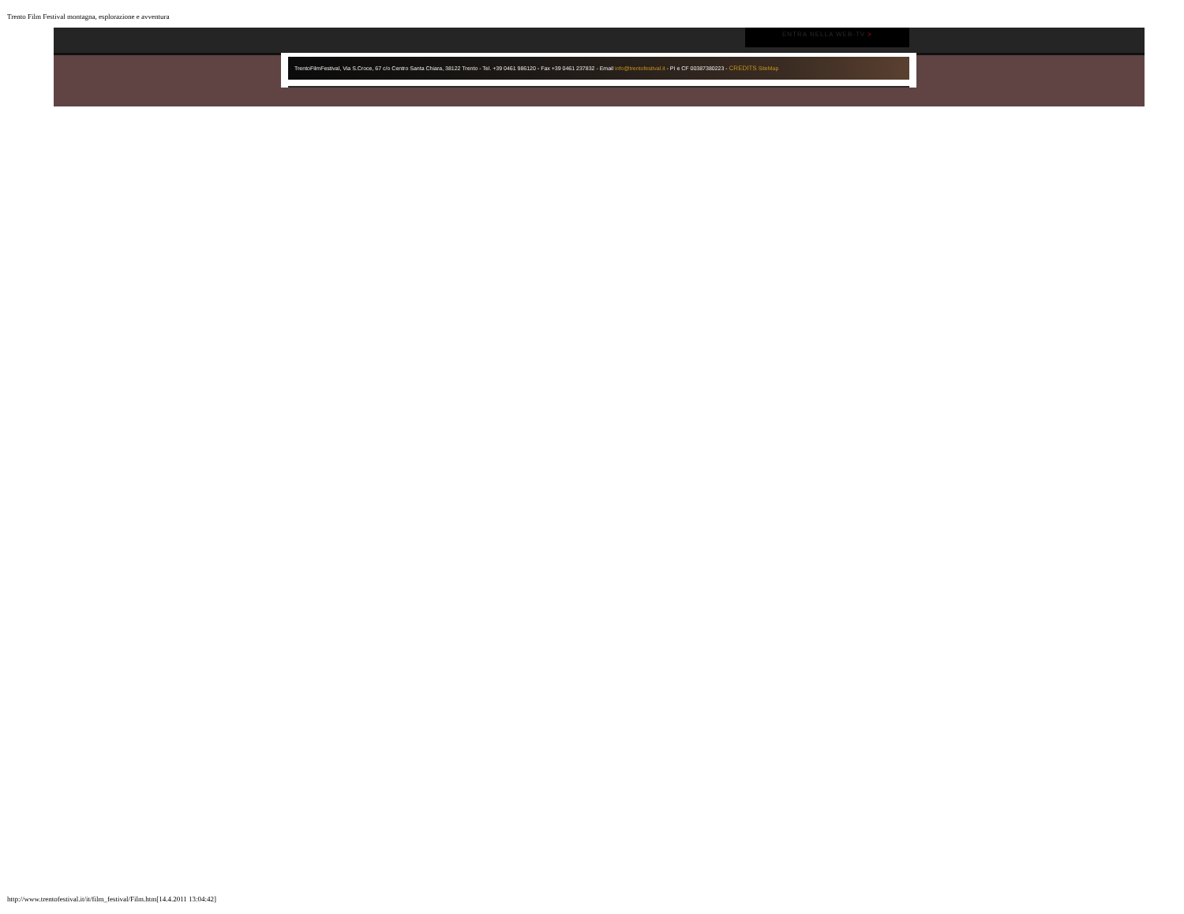Trento Film Festival montagna, esplorazione e avventura
ENTRA NELLA WEB-TV >
TrentoFilmFestival, Via S.Croce, 67 c/o Centro Santa Chiara, 38122 Trento - Tel. +39 0461 986120 - Fax +39 0461 237832 - Email info@trentofestival.it - PI e CF 00387380223 - CREDITS SiteMap
http://www.trentofestival.it/it/film_festival/Film.htm[14.4.2011 13:04:42]